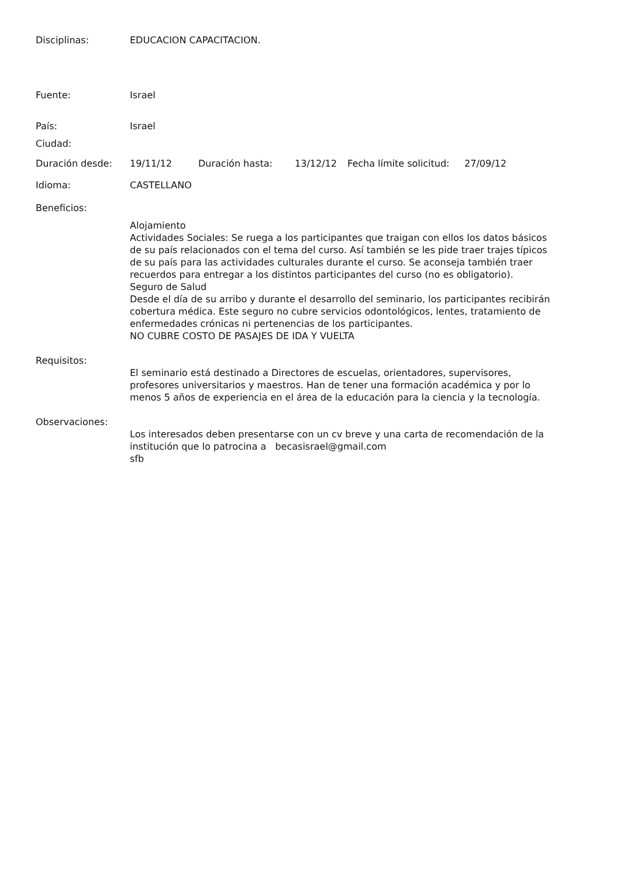Disciplinas: EDUCACION CAPACITACION.
Fuente: Israel
País: Israel
Ciudad:
Duración desde: 19/11/12 Duración hasta: 13/12/12 Fecha límite solicitud: 27/09/12
Idioma: CASTELLANO
Beneficios:
Alojamiento
Actividades Sociales: Se ruega a los participantes que traigan con ellos los datos básicos de su país relacionados con el tema del curso. Así también se les pide traer trajes típicos de su país para las actividades culturales durante el curso. Se aconseja también traer recuerdos para entregar a los distintos participantes del curso (no es obligatorio).
Seguro de Salud
Desde el día de su arribo y durante el desarrollo del seminario, los participantes recibirán cobertura médica. Este seguro no cubre servicios odontológicos, lentes, tratamiento de enfermedades crónicas ni pertenencias de los participantes.
NO CUBRE COSTO DE PASAJES DE IDA Y VUELTA
Requisitos:
El seminario está destinado a Directores de escuelas, orientadores, supervisores, profesores universitarios y maestros. Han de tener una formación académica y por lo menos 5 años de experiencia en el área de la educación para la ciencia y la tecnología.
Observaciones:
Los interesados deben presentarse con un cv breve y una carta de recomendación de la institución que lo patrocina a becasisrael@gmail.com
sfb